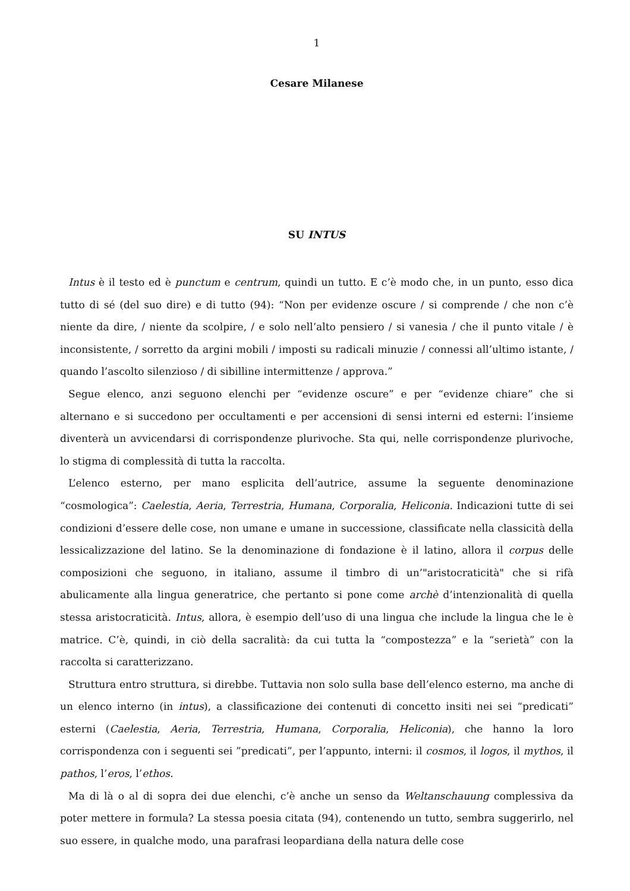1
Cesare Milanese
SU INTUS
Intus è il testo ed è punctum e centrum, quindi un tutto. E c’è modo che, in un punto, esso dica tutto di sé (del suo dire) e di tutto (94): “Non per evidenze oscure / si comprende / che non c’è niente da dire, / niente da scolpire, / e solo nell’alto pensiero / si vanesia / che il punto vitale / è inconsistente, / sorretto da argini mobili / imposti su radicali minuzie / connessi all’ultimo istante, / quando l’ascolto silenzioso / di sibilline intermittenze / approva.”
Segue elenco, anzi seguono elenchi per “evidenze oscure” e per “evidenze chiare” che si alternano e si succedono per occultamenti e per accensioni di sensi interni ed esterni: l’insieme diventerà un avvicendarsi di corrispondenze plurivoche. Sta qui, nelle corrispondenze plurivoche, lo stigma di complessità di tutta la raccolta.
L’elenco esterno, per mano esplicita dell’autrice, assume la seguente denominazione “cosmologica”: Caelestia, Aeria, Terrestria, Humana, Corporalia, Heliconia. Indicazioni tutte di sei condizioni d’essere delle cose, non umane e umane in successione, classificate nella classicità della lessicalizzazione del latino. Se la denominazione di fondazione è il latino, allora il corpus delle composizioni che seguono, in italiano, assume il timbro di un’"aristocraticità" che si rifà abulicamente alla lingua generatrice, che pertanto si pone come archè d’intenzionalità di quella stessa aristocraticità. Intus, allora, è esempio dell’uso di una lingua che include la lingua che le è matrice. C’è, quindi, in ciò della sacralità: da cui tutta la “compostezza” e la “serietà” con la raccolta si caratterizzano.
Struttura entro struttura, si direbbe. Tuttavia non solo sulla base dell’elenco esterno, ma anche di un elenco interno (in intus), a classificazione dei contenuti di concetto insiti nei sei “predicati” esterni (Caelestia, Aeria, Terrestria, Humana, Corporalia, Heliconia), che hanno la loro corrispondenza con i seguenti sei ”predicati”, per l’appunto, interni: il cosmos, il logos, il mythos, il pathos, l’eros, l’ethos.
Ma di là o al di sopra dei due elenchi, c’è anche un senso da Weltanschauung complessiva da poter mettere in formula? La stessa poesia citata (94), contenendo un tutto, sembra suggerirlo, nel suo essere, in qualche modo, una parafrasi leopardiana della natura delle cose